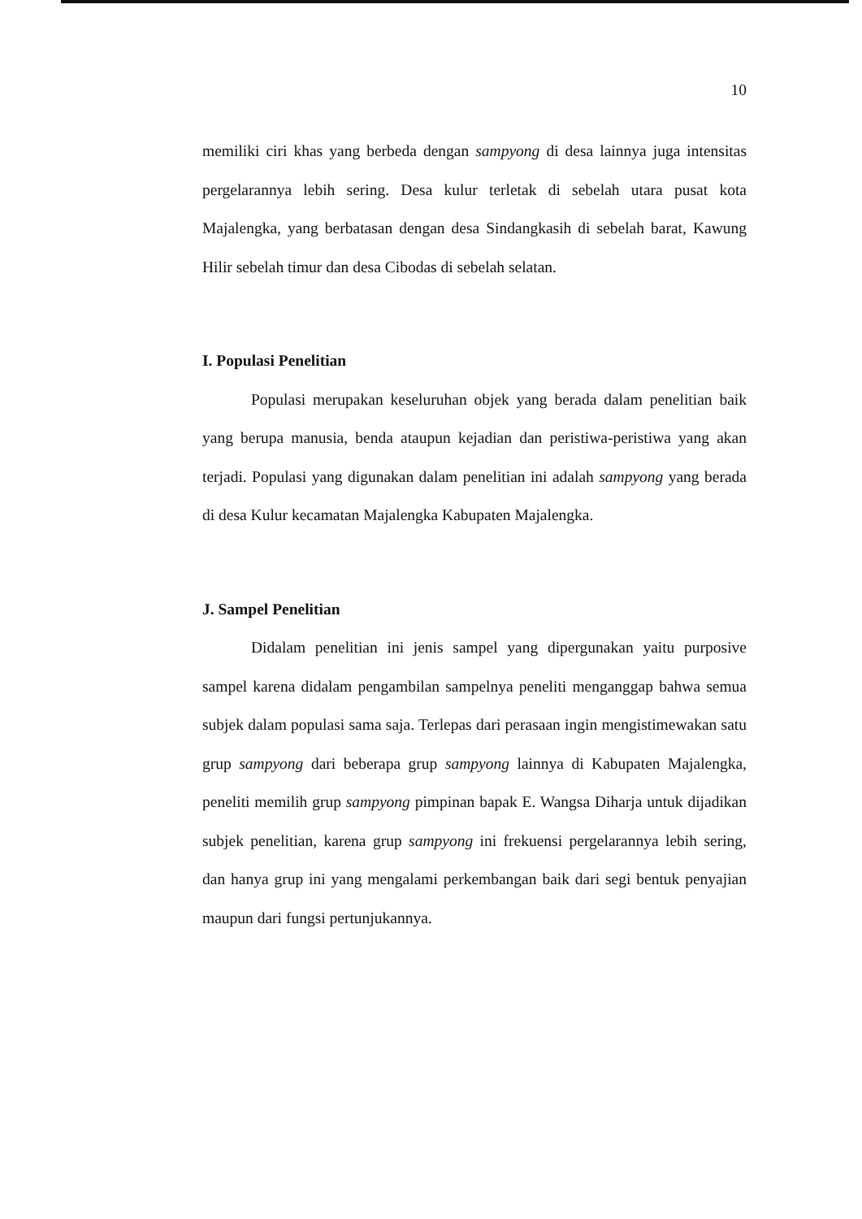10
memiliki ciri khas yang berbeda dengan sampyong di desa lainnya juga intensitas pergelarannya lebih sering. Desa kulur terletak di sebelah utara pusat kota Majalengka, yang berbatasan dengan desa Sindangkasih di sebelah barat, Kawung Hilir sebelah timur dan desa Cibodas di sebelah selatan.
I. Populasi Penelitian
Populasi merupakan keseluruhan objek yang berada dalam penelitian baik yang berupa manusia, benda ataupun kejadian dan peristiwa-peristiwa yang akan terjadi. Populasi yang digunakan dalam penelitian ini adalah sampyong yang berada di desa Kulur kecamatan Majalengka Kabupaten Majalengka.
J. Sampel Penelitian
Didalam penelitian ini jenis sampel yang dipergunakan yaitu purposive sampel karena didalam pengambilan sampelnya peneliti menganggap bahwa semua subjek dalam populasi sama saja. Terlepas dari perasaan ingin mengistimewakan satu grup sampyong dari beberapa grup sampyong lainnya di Kabupaten Majalengka, peneliti memilih grup sampyong pimpinan bapak E. Wangsa Diharja untuk dijadikan subjek penelitian, karena grup sampyong ini frekuensi pergelarannya lebih sering, dan hanya grup ini yang mengalami perkembangan baik dari segi bentuk penyajian maupun dari fungsi pertunjukannya.